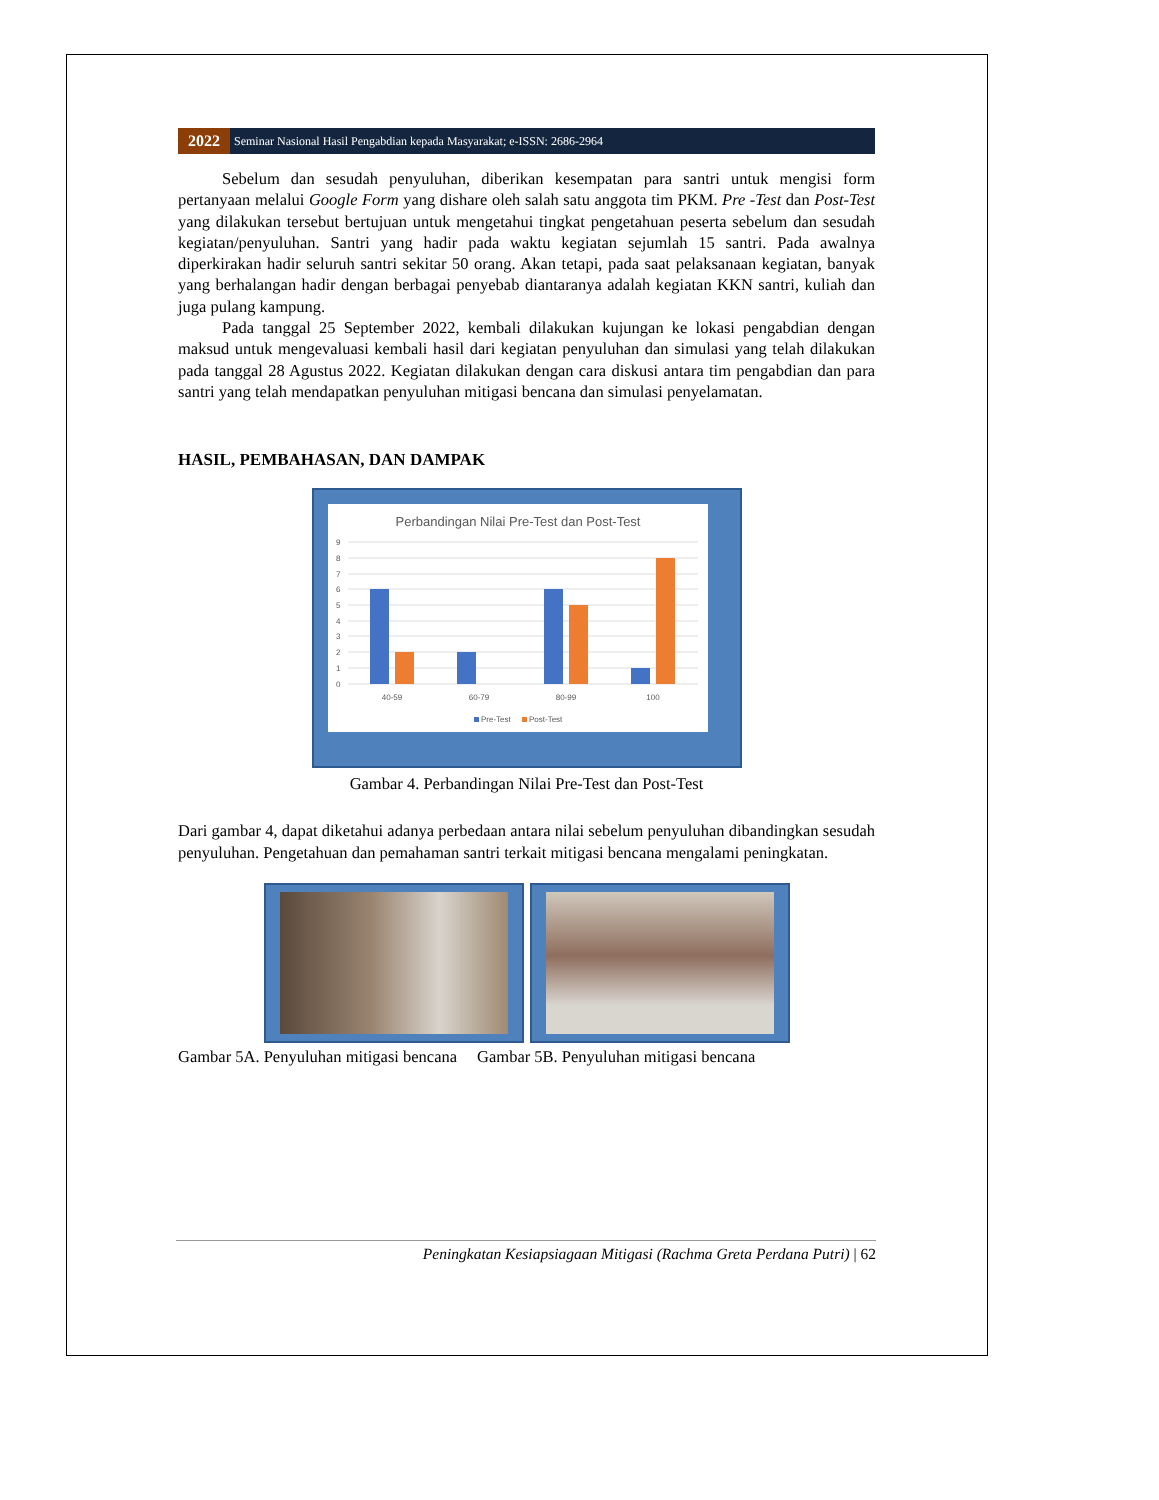2022
Seminar Nasional Hasil Pengabdian kepada Masyarakat; e-ISSN: 2686-2964
Sebelum dan sesudah penyuluhan, diberikan kesempatan para santri untuk mengisi form pertanyaan melalui Google Form yang dishare oleh salah satu anggota tim PKM. Pre -Test dan Post-Test yang dilakukan tersebut bertujuan untuk mengetahui tingkat pengetahuan peserta sebelum dan sesudah kegiatan/penyuluhan. Santri yang hadir pada waktu kegiatan sejumlah 15 santri. Pada awalnya diperkirakan hadir seluruh santri sekitar 50 orang. Akan tetapi, pada saat pelaksanaan kegiatan, banyak yang berhalangan hadir dengan berbagai penyebab diantaranya adalah kegiatan KKN santri, kuliah dan juga pulang kampung.
Pada tanggal 25 September 2022, kembali dilakukan kujungan ke lokasi pengabdian dengan maksud untuk mengevaluasi kembali hasil dari kegiatan penyuluhan dan simulasi yang telah dilakukan pada tanggal 28 Agustus 2022. Kegiatan dilakukan dengan cara diskusi antara tim pengabdian dan para santri yang telah mendapatkan penyuluhan mitigasi bencana dan simulasi penyelamatan.
HASIL, PEMBAHASAN, DAN DAMPAK
Perbandingan Nilai Pre-Test dan Post-Test
9
8
7
6
5
4
3
2
1
0
40-59
60-79
80-99
100
Pre-Test
Post-Test
Gambar 4. Perbandingan Nilai Pre-Test dan Post-Test
Dari gambar 4, dapat diketahui adanya perbedaan antara nilai sebelum penyuluhan dibandingkan sesudah penyuluhan. Pengetahuan dan pemahaman santri terkait mitigasi bencana mengalami peningkatan.
Gambar 5A. Penyuluhan mitigasi bencana Gambar 5B. Penyuluhan mitigasi bencana
Peningkatan Kesiapsiagaan Mitigasi (Rachma Greta Perdana Putri) | 62